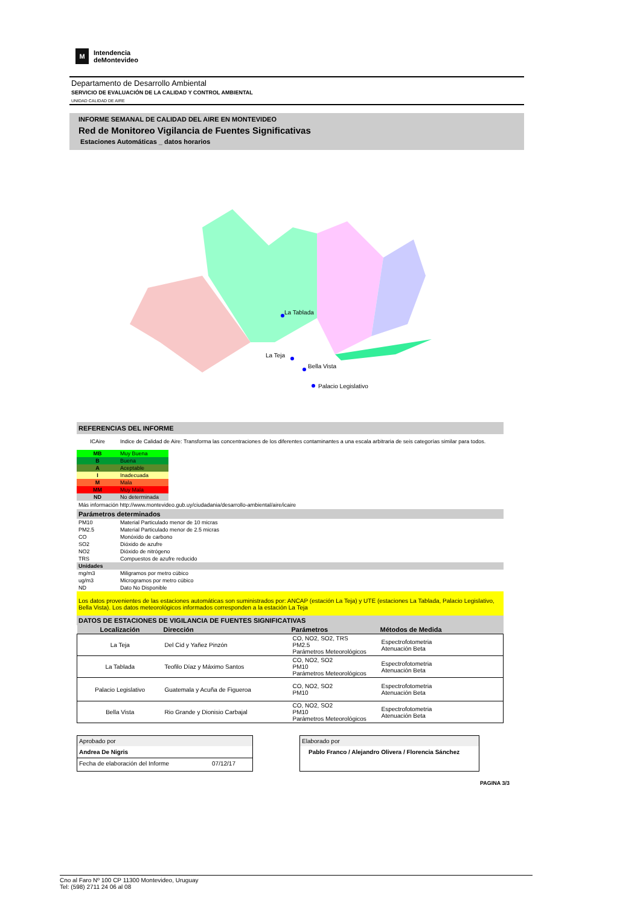M
Intendencia
deMontevideo
Departamento de Desarrollo Ambiental
SERVICIO DE EVALUACIÓN DE LA CALIDAD Y CONTROL AMBIENTAL
UNIDAD CALIDAD DE AIRE
INFORME SEMANAL DE CALIDAD DEL AIRE EN MONTEVIDEO
Red de Monitoreo Vigilancia de Fuentes Significativas
Estaciones Automáticas _ datos horarios
La Tablada
La Teja
Bella Vista
Palacio Legislativo
REFERENCIAS DEL INFORME
| ICAire | Indice de Calidad de Aire: Transforma las concentraciones de los diferentes contaminantes a una escala arbitraria de seis categorías similar para todos. |
| MB | Muy Buena |
| B | Buena |
| A | Aceptable |
| I | Inadecuada |
| M | Mala |
| MM | Muy Mala |
| ND | No determinada |
Más información http://www.montevideo.gub.uy/ciudadania/desarrollo-ambiental/aire/icaire
Parámetros determinados
| PM10 | Material Particulado menor de 10 micras |
| PM2.5 | Material Particulado menor de 2.5 micras |
| CO | Monóxido de carbono |
| SO2 | Dióxido de azufre |
| NO2 | Dióxido de nitrógeno |
| TRS | Compuestos de azufre reducido |
Unidades
| mg/m3 | Miligramos por metro cúbico |
| ug/m3 | Microgramos por metro cúbico |
| ND | Dato No Disponible |
Los datos provenientes de las estaciones automáticas son suministrados por: ANCAP (estación La Teja) y UTE (estaciones La Tablada, Palacio Legislativo, Bella Vista). Los datos meteorológicos informados corresponden a la estación La Teja
DATOS DE ESTACIONES DE VIGILANCIA DE FUENTES SIGNIFICATIVAS
| Localización | Dirección | Parámetros | Métodos de Medida |
| --- | --- | --- | --- |
| La Teja | Del Cid y Yañez Pinzón | CO, NO2, SO2, TRS PM2.5 Parámetros Meteorológicos | Espectrofotometria Atenuación Beta |
| La Tablada | Teofilo Díaz y Máximo Santos | CO, NO2, SO2 PM10 Parámetros Meteorológicos | Espectrofotometria Atenuación Beta |
| Palacio Legislativo | Guatemala y Acuña de Figueroa | CO, NO2, SO2 PM10 | Espectrofotometria Atenuación Beta |
| Bella Vista | Rio Grande y Dionisio Carbajal | CO, NO2, SO2 PM10 Parámetros Meteorológicos | Espectrofotometria Atenuación Beta |
Aprobado por
Andrea De Nigris
Fecha de elaboración del Informe 07/12/17
Elaborado por
Pablo Franco / Alejandro Olivera / Florencia Sánchez
PAGINA 3/3
Cno al Faro Nº 100 CP 11300 Montevideo, Uruguay
Tel: (598) 2711 24 06 al 08